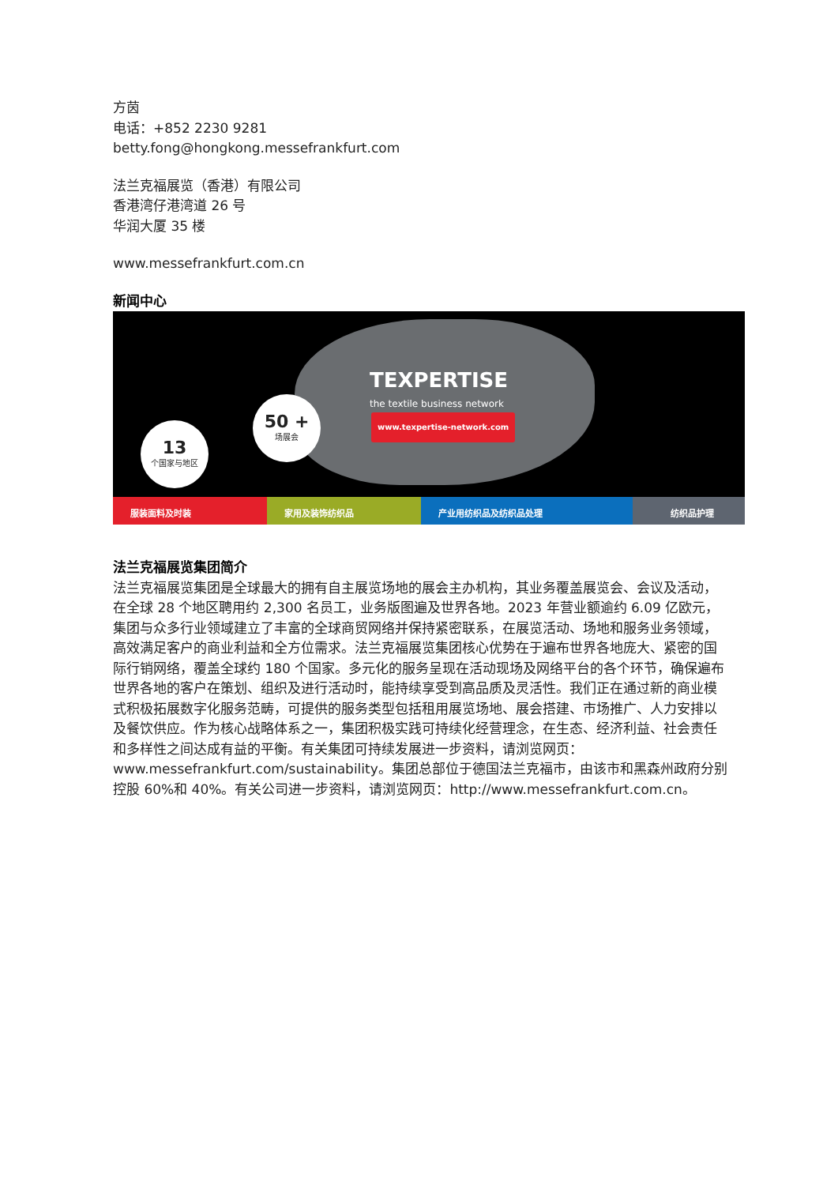方茵
电话：+852 2230 9281
betty.fong@hongkong.messefrankfurt.com
法兰克福展览（香港）有限公司
香港湾仔港湾道 26 号
华润大厦 35 楼
www.messefrankfurt.com.cn
新闻中心
50 +
场展会
13
个国家与地区
TEXPERTISE
the textile business network
www.texpertise-network.com
服装面料及时装 家用及装饰纺织品 产业用纺织品及纺织品处理 纺织品护理
法兰克福展览集团简介
法兰克福展览集团是全球最大的拥有自主展览场地的展会主办机构，其业务覆盖展览会、会议及活动，在全球 28 个地区聘用约 2,300 名员工，业务版图遍及世界各地。2023 年营业额逾约 6.09 亿欧元，集团与众多行业领域建立了丰富的全球商贸网络并保持紧密联系，在展览活动、场地和服务业务领域，高效满足客户的商业利益和全方位需求。法兰克福展览集团核心优势在于遍布世界各地庞大、紧密的国际行销网络，覆盖全球约 180 个国家。多元化的服务呈现在活动现场及网络平台的各个环节，确保遍布世界各地的客户在策划、组织及进行活动时，能持续享受到高品质及灵活性。我们正在通过新的商业模式积极拓展数字化服务范畴，可提供的服务类型包括租用展览场地、展会搭建、市场推广、人力安排以及餐饮供应。作为核心战略体系之一，集团积极实践可持续化经营理念，在生态、经济利益、社会责任和多样性之间达成有益的平衡。有关集团可持续发展进一步资料，请浏览网页：www.messefrankfurt.com/sustainability。集团总部位于德国法兰克福市，由该市和黑森州政府分别控股 60%和 40%。有关公司进一步资料，请浏览网页：http://www.messefrankfurt.com.cn。